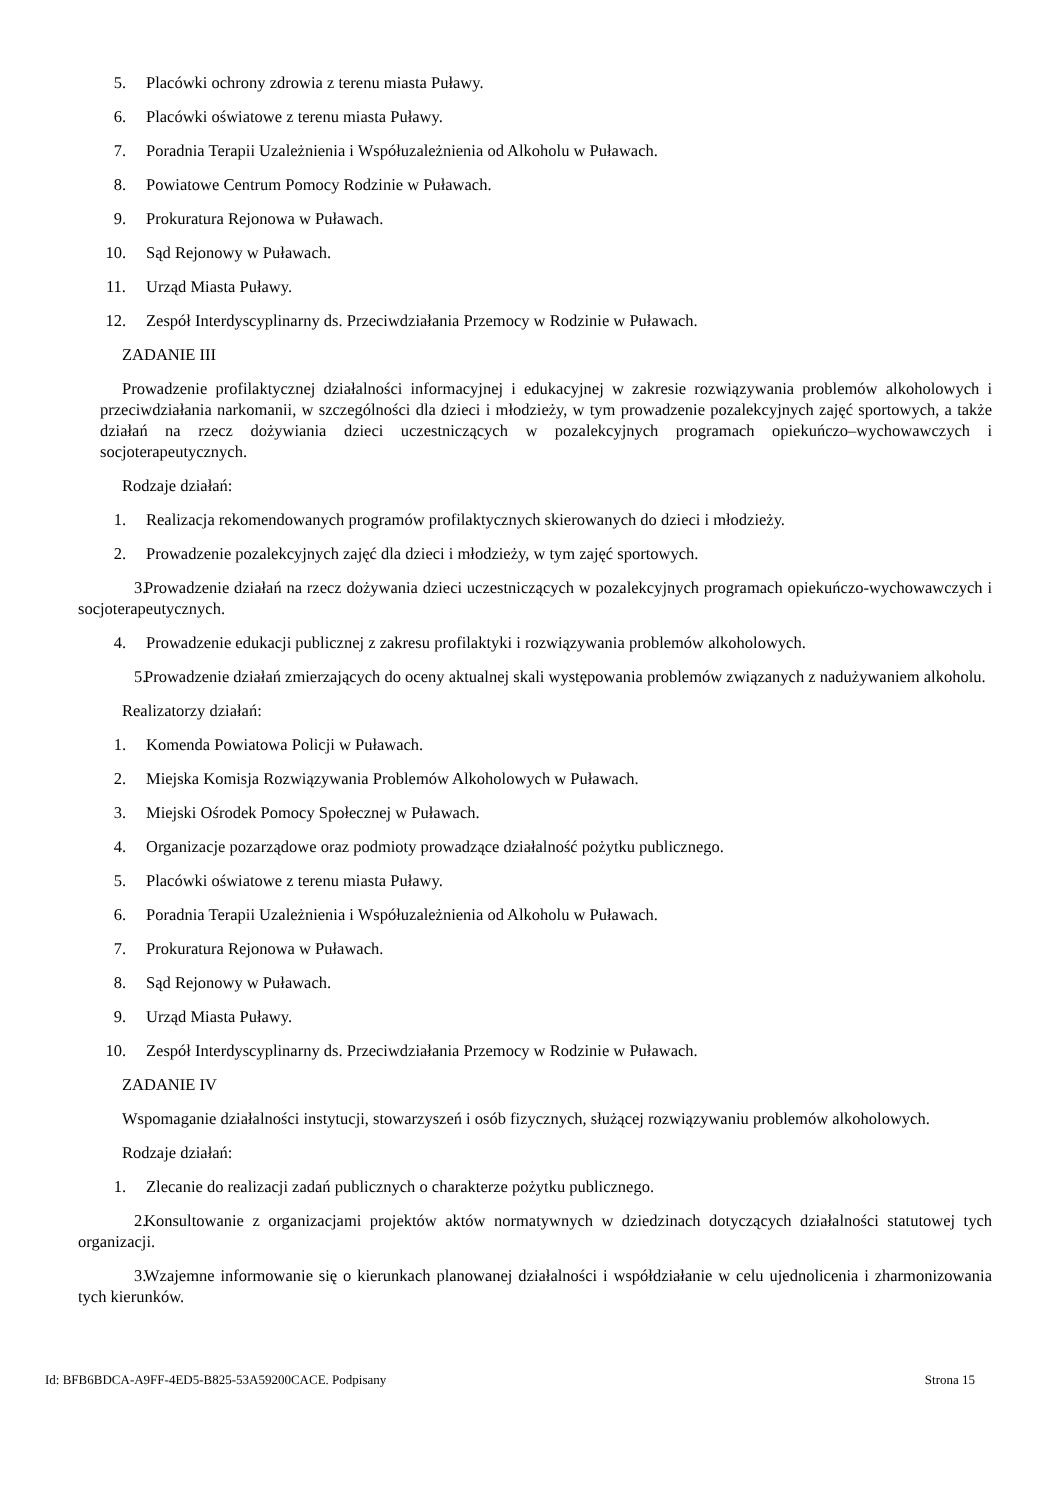5. Placówki ochrony zdrowia z terenu miasta Puławy.
6. Placówki oświatowe z terenu miasta Puławy.
7. Poradnia Terapii Uzależnienia i Współuzależnienia od Alkoholu w Puławach.
8. Powiatowe Centrum Pomocy Rodzinie w Puławach.
9. Prokuratura Rejonowa w Puławach.
10. Sąd Rejonowy w Puławach.
11. Urząd Miasta Puławy.
12. Zespół Interdyscyplinarny ds. Przeciwdziałania Przemocy w Rodzinie w Puławach.
ZADANIE III
Prowadzenie profilaktycznej działalności informacyjnej i edukacyjnej w zakresie rozwiązywania problemów alkoholowych i przeciwdziałania narkomanii, w szczególności dla dzieci i młodzieży, w tym prowadzenie pozalekcyjnych zajęć sportowych, a także działań na rzecz dożywiania dzieci uczestniczących w pozalekcyjnych programach opiekuńczo–wychowawczych i socjoterapeutycznych.
Rodzaje działań:
1. Realizacja rekomendowanych programów profilaktycznych skierowanych do dzieci i młodzieży.
2. Prowadzenie pozalekcyjnych zajęć dla dzieci i młodzieży, w tym zajęć sportowych.
3. Prowadzenie działań na rzecz dożywania dzieci uczestniczących w pozalekcyjnych programach opiekuńczo-wychowawczych i socjoterapeutycznych.
4. Prowadzenie edukacji publicznej z zakresu profilaktyki i rozwiązywania problemów alkoholowych.
5. Prowadzenie działań zmierzających do oceny aktualnej skali występowania problemów związanych z nadużywaniem alkoholu.
Realizatorzy działań:
1. Komenda Powiatowa Policji w Puławach.
2. Miejska Komisja Rozwiązywania Problemów Alkoholowych w Puławach.
3. Miejski Ośrodek Pomocy Społecznej w Puławach.
4. Organizacje pozarządowe oraz podmioty prowadzące działalność pożytku publicznego.
5. Placówki oświatowe z terenu miasta Puławy.
6. Poradnia Terapii Uzależnienia i Współuzależnienia od Alkoholu w Puławach.
7. Prokuratura Rejonowa w Puławach.
8. Sąd Rejonowy w Puławach.
9. Urząd Miasta Puławy.
10. Zespół Interdyscyplinarny ds. Przeciwdziałania Przemocy w Rodzinie w Puławach.
ZADANIE IV
Wspomaganie działalności instytucji, stowarzyszeń i osób fizycznych, służącej rozwiązywaniu problemów alkoholowych.
Rodzaje działań:
1. Zlecanie do realizacji zadań publicznych o charakterze pożytku publicznego.
2. Konsultowanie z organizacjami projektów aktów normatywnych w dziedzinach dotyczących działalności statutowej tych organizacji.
3. Wzajemne informowanie się o kierunkach planowanej działalności i współdziałanie w celu ujednolicenia i zharmonizowania tych kierunków.
Id: BFB6BDCA-A9FF-4ED5-B825-53A59200CACE. Podpisany Strona 15